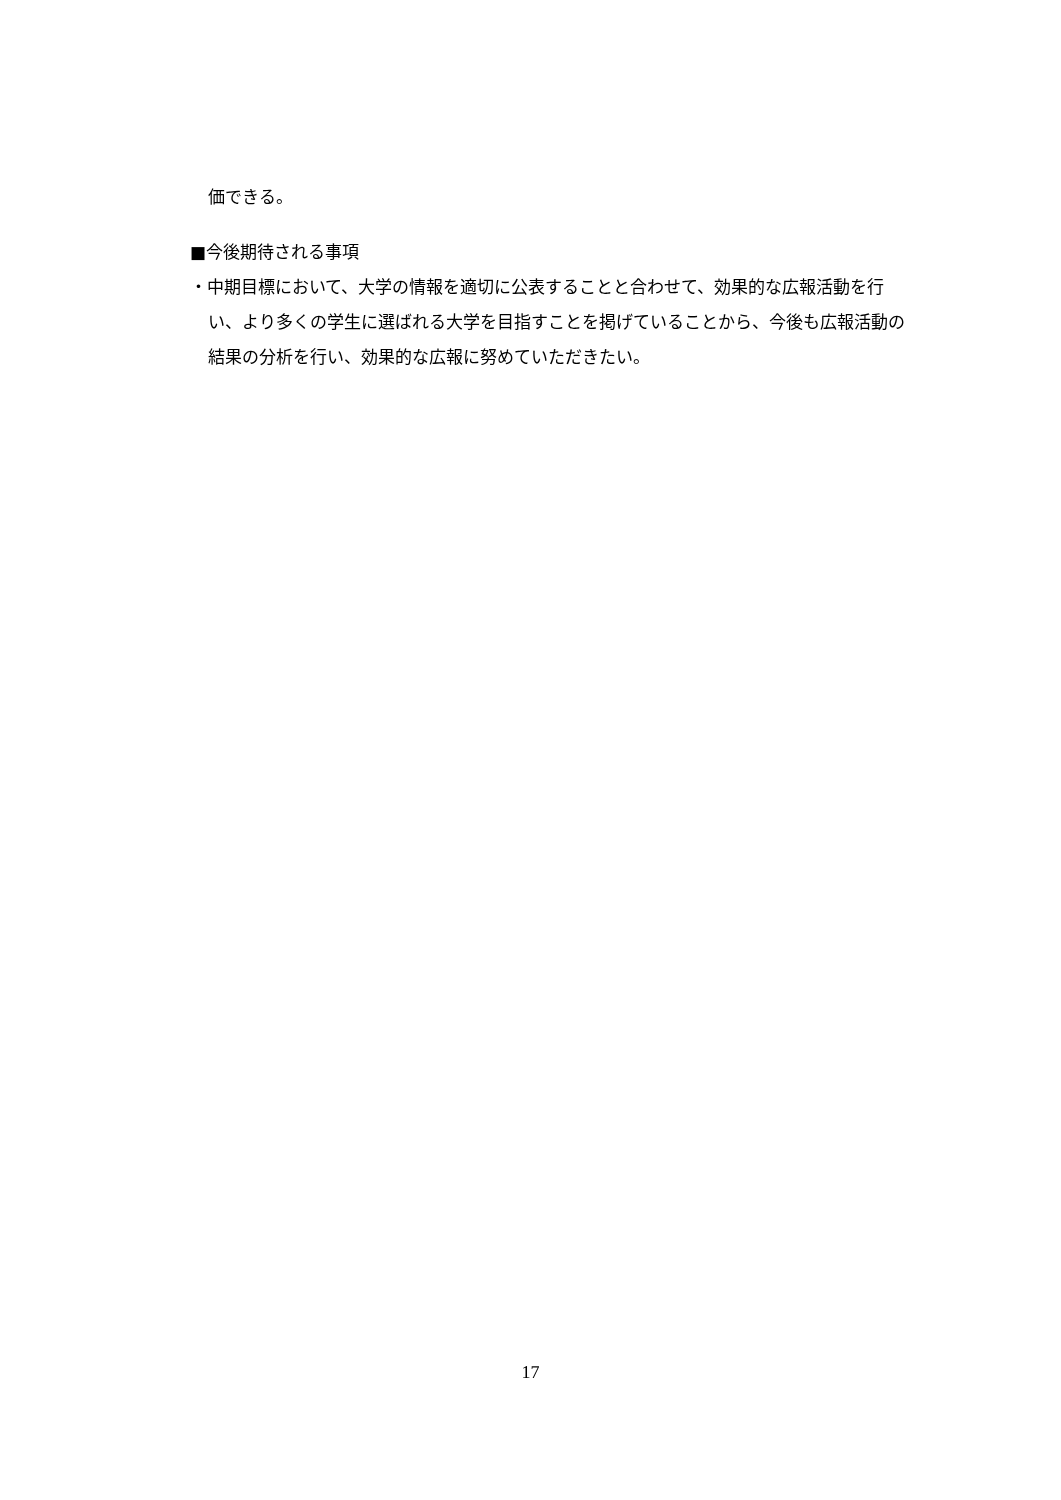価できる。
■今後期待される事項
・中期目標において、大学の情報を適切に公表することと合わせて、効果的な広報活動を行い、より多くの学生に選ばれる大学を目指すことを掲げていることから、今後も広報活動の結果の分析を行い、効果的な広報に努めていただきたい。
17